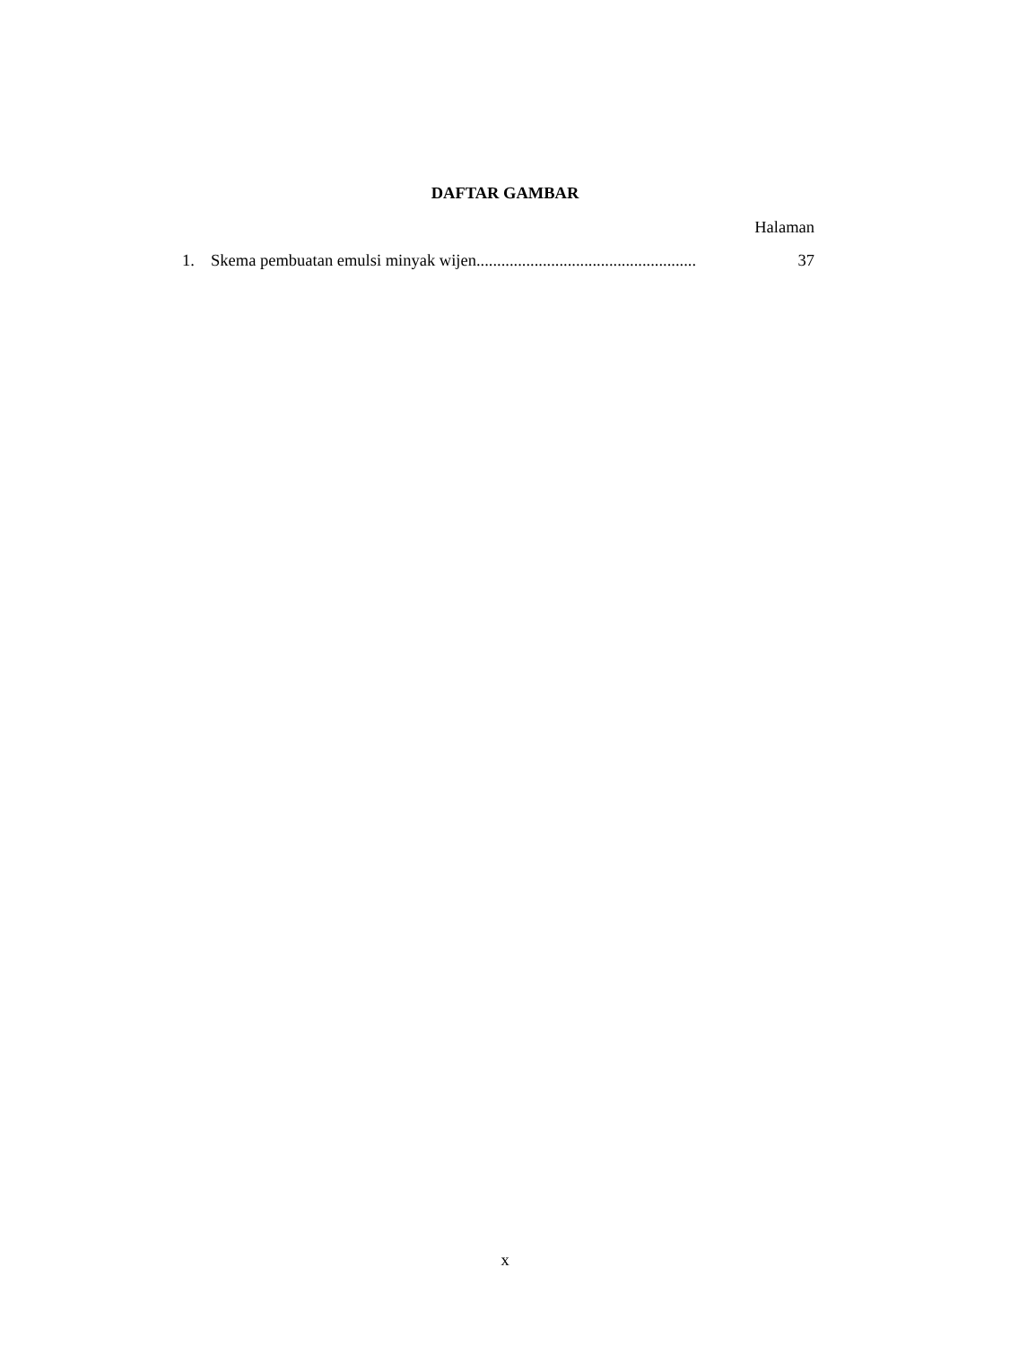DAFTAR GAMBAR
Halaman
1. Skema pembuatan emulsi minyak wijen..................................................... 37
x